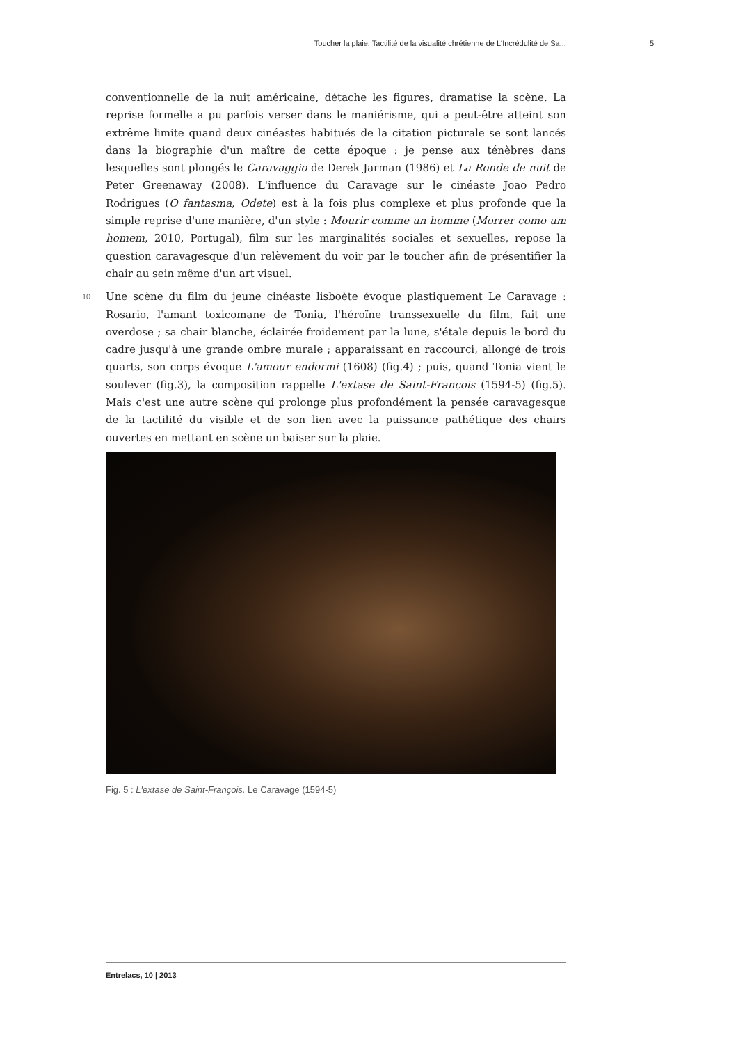Toucher la plaie. Tactilité de la visualité chrétienne de L'Incrédulité de Sa... 5
conventionnelle de la nuit américaine, détache les figures, dramatise la scène. La reprise formelle a pu parfois verser dans le maniérisme, qui a peut-être atteint son extrême limite quand deux cinéastes habitués de la citation picturale se sont lancés dans la biographie d'un maître de cette époque : je pense aux ténèbres dans lesquelles sont plongés le Caravaggio de Derek Jarman (1986) et La Ronde de nuit de Peter Greenaway (2008). L'influence du Caravage sur le cinéaste Joao Pedro Rodrigues (O fantasma, Odete) est à la fois plus complexe et plus profonde que la simple reprise d'une manière, d'un style : Mourir comme un homme (Morrer como um homem, 2010, Portugal), film sur les marginalités sociales et sexuelles, repose la question caravagesque d'un relèvement du voir par le toucher afin de présentifier la chair au sein même d'un art visuel.
10 Une scène du film du jeune cinéaste lisboète évoque plastiquement Le Caravage : Rosario, l'amant toxicomane de Tonia, l'héroïne transsexuelle du film, fait une overdose ; sa chair blanche, éclairée froidement par la lune, s'étale depuis le bord du cadre jusqu'à une grande ombre murale ; apparaissant en raccourci, allongé de trois quarts, son corps évoque L'amour endormi (1608) (fig.4) ; puis, quand Tonia vient le soulever (fig.3), la composition rappelle L'extase de Saint-François (1594-5) (fig.5). Mais c'est une autre scène qui prolonge plus profondément la pensée caravagesque de la tactilité du visible et de son lien avec la puissance pathétique des chairs ouvertes en mettant en scène un baiser sur la plaie.
Fig. 5 : L'extase de Saint-François, Le Caravage (1594-5)
Entrelacs, 10 | 2013